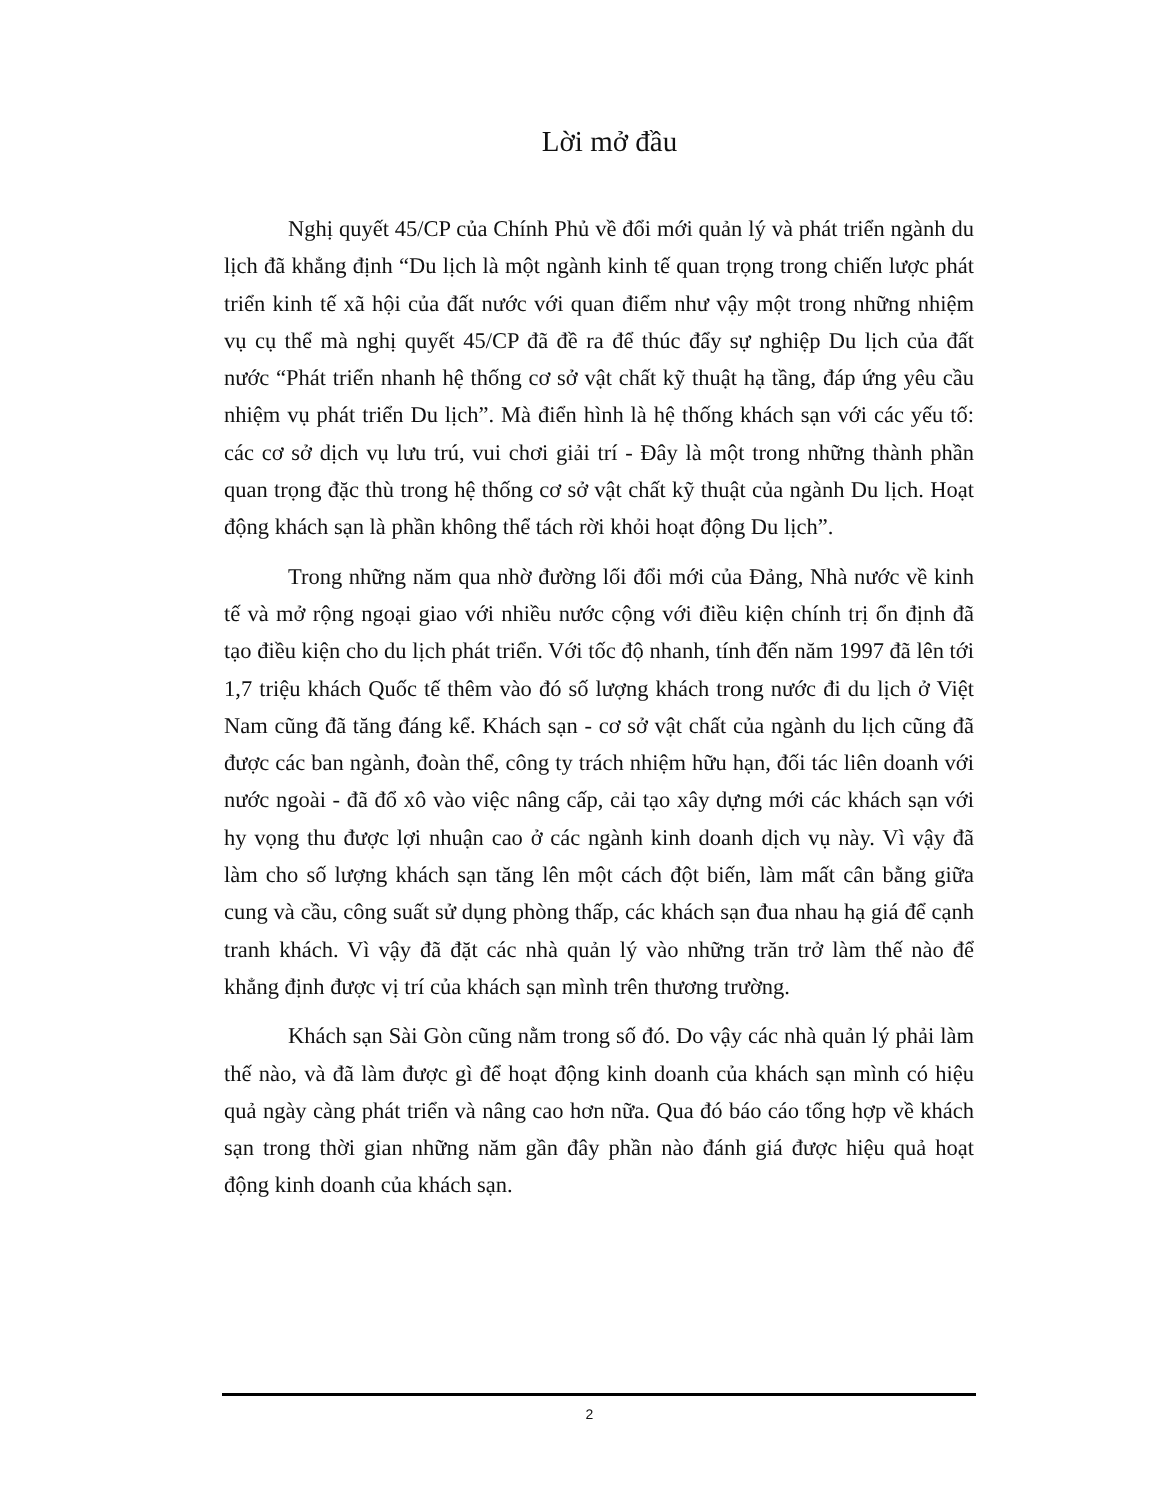Lời mở đầu
Nghị quyết 45/CP của Chính Phủ về đổi mới quản lý và phát triển ngành du lịch đã khẳng định “Du lịch là một ngành kinh tế quan trọng trong chiến lược phát triển kinh tế xã hội của đất nước với quan điểm như vậy một trong những nhiệm vụ cụ thể mà nghị quyết 45/CP đã đề ra để thúc đẩy sự nghiệp Du lịch của đất nước “Phát triển nhanh hệ thống cơ sở vật chất kỹ thuật hạ tầng, đáp ứng yêu cầu nhiệm vụ phát triển Du lịch”. Mà điển hình là hệ thống khách sạn với các yếu tố: các cơ sở dịch vụ lưu trú, vui chơi giải trí - Đây là một trong những thành phần quan trọng đặc thù trong hệ thống cơ sở vật chất kỹ thuật của ngành Du lịch. Hoạt động khách sạn là phần không thể tách rời khỏi hoạt động Du lịch”.
Trong những năm qua nhờ đường lối đổi mới của Đảng, Nhà nước về kinh tế và mở rộng ngoại giao với nhiều nước cộng với điều kiện chính trị ổn định đã tạo điều kiện cho du lịch phát triển. Với tốc độ nhanh, tính đến năm 1997 đã lên tới 1,7 triệu khách Quốc tế thêm vào đó số lượng khách trong nước đi du lịch ở Việt Nam cũng đã tăng đáng kể. Khách sạn - cơ sở vật chất của ngành du lịch cũng đã được các ban ngành, đoàn thể, công ty trách nhiệm hữu hạn, đối tác liên doanh với nước ngoài - đã đổ xô vào việc nâng cấp, cải tạo xây dựng mới các khách sạn với hy vọng thu được lợi nhuận cao ở các ngành kinh doanh dịch vụ này. Vì vậy đã làm cho số lượng khách sạn tăng lên một cách đột biến, làm mất cân bằng giữa cung và cầu, công suất sử dụng phòng thấp, các khách sạn đua nhau hạ giá để cạnh tranh khách. Vì vậy đã đặt các nhà quản lý vào những trăn trở làm thế nào để khẳng định được vị trí của khách sạn mình trên thương trường.
Khách sạn Sài Gòn cũng nằm trong số đó. Do vậy các nhà quản lý phải làm thế nào, và đã làm được gì để hoạt động kinh doanh của khách sạn mình có hiệu quả ngày càng phát triển và nâng cao hơn nữa. Qua đó báo cáo tổng hợp về khách sạn trong thời gian những năm gần đây phần nào đánh giá được hiệu quả hoạt động kinh doanh của khách sạn.
2